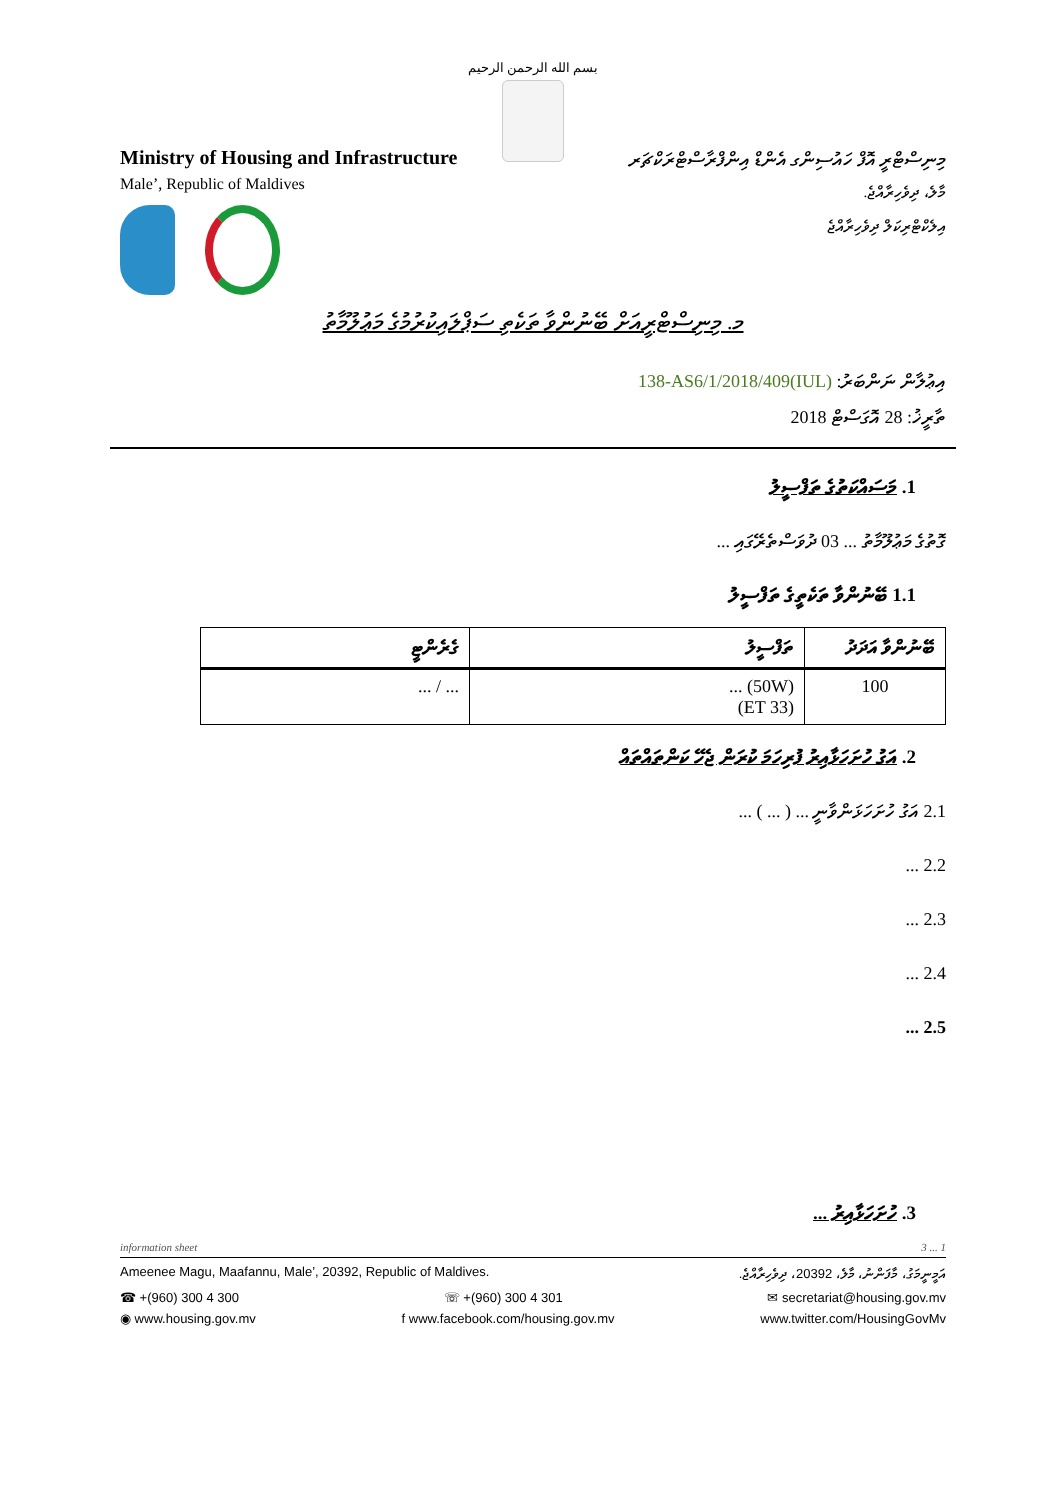بسم الله الرحمن الرحيم
Ministry of Housing and Infrastructure
Male’, Republic of Maldives
މިނިސްޓްރީ އޮފް ހައުސިންގ އެންޑް އިންފްރާސްޓްރަކްޗަރ
މާލެ، ދިވެހިރާއްޖެ.
އިލެކްޓްރިކަލް ދިވެހިރާއްޖެ
މ. މިނިސްޓްރީއަށް ބޭނުންވާ ތަކެތި ސަޕްލައިކުރުމުގެ މަޢުލޫމާތު
އިޢުލާން ނަންބަރު: (IUL)138-AS6/1/2018/409
ތާރީޚު: 28 އޮގަސްޓް 2018
1. މަސައްކަތުގެ ތަފްސީލު
ގޮތުގެ މަޢުލޫމާތު ... 03 ދުވަސްތެރޭގައި ...
1.1 ބޭނުންވާ ތަކެތީގެ ތަފްސީލު
| ބޭނުންވާ އަދަދު | ތަފްސީލު | ގެރެންޓީ |
| --- | --- | --- |
| 100 | (50W) ... (ET 33) | ... / ... |
2. އަގު ހުށަހަޅާއިރު ފުރިހަމަ ކުރަން ޖެހޭ ކަންތައްތައް
2.1 އަގު ހުށަހަޅަންވާނީ ... ( ... ) ...
2.2 ...
2.3 ...
2.4 ...
2.5 ...
3. ހުށަހަޅާއިރު ...
information sheet 3 ... 1
Ameenee Magu, Maafannu, Male’, 20392, Republic of Maldives. އަމީނީމަގު، މާފަންނު، މާލެ، 20392، ދިވެހިރާއްޖެ.
☎ +(960) 300 4 300 ☏ +(960) 300 4 301 ✉ secretariat@housing.gov.mv
◉ www.housing.gov.mv f www.facebook.com/housing.gov.mv www.twitter.com/HousingGovMv